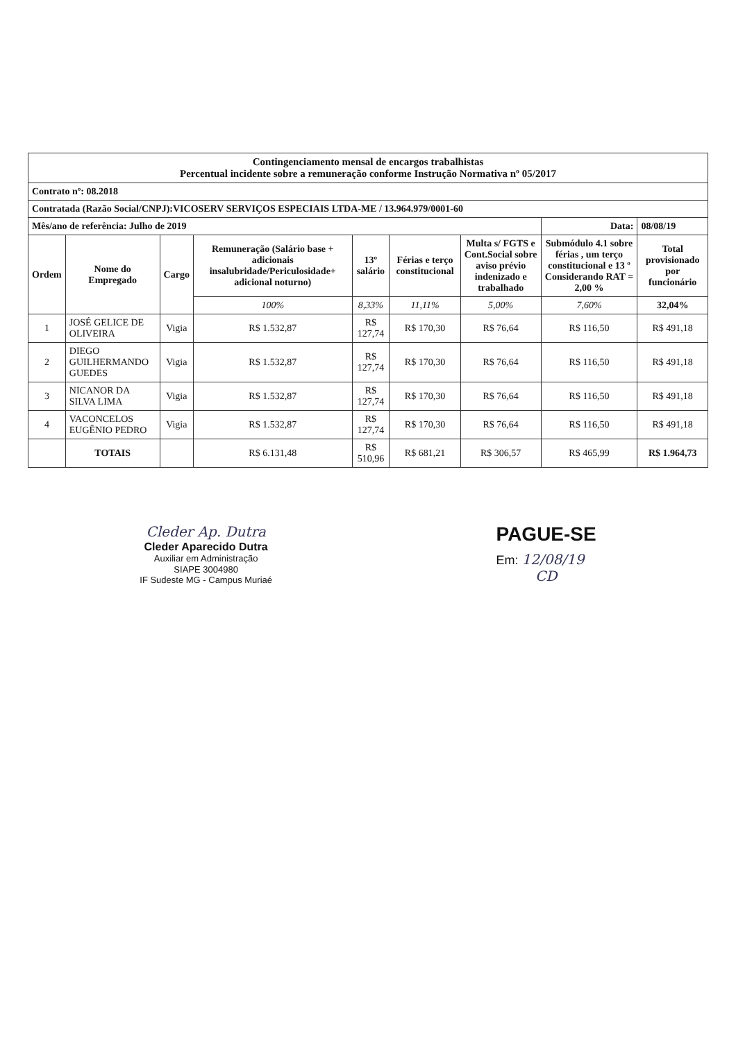| Contingenciamento mensal de encargos trabalhistas Percentual incidente sobre a remuneração conforme Instrução Normativa nº 05/2017 | | | | | | | | |
| Contrato nº: 08.2018 | | | | | | | | |
| Contratada (Razão Social/CNPJ):VICOSERV SERVIÇOS ESPECIAIS LTDA-ME / 13.964.979/0001-60 | | | | | | | | |
| Mês/ano de referência: Julho de 2019 | | | | | | | Data: | 08/08/19 |
| Ordem | Nome do Empregado | Cargo | Remuneração (Salário base + adicionais insalubridade/Periculosidade+ adicional noturno) | 13º salário | Férias e terço constitucional | Multa s/ FGTS e Cont.Social sobre aviso prévio indenizado e trabalhado | Submódulo 4.1 sobre férias , um terço constitucional e 13 º Considerando RAT = 2,00 % | Total provisionado por funcionário |
| | | | 100% | 8,33% | 11,11% | 5,00% | 7,60% | 32,04% |
| 1 | JOSÉ GELICE DE OLIVEIRA | Vigia | R$ 1.532,87 | R$ 127,74 | R$ 170,30 | R$ 76,64 | R$ 116,50 | R$ 491,18 |
| 2 | DIEGO GUILHERMANDO GUEDES | Vigia | R$ 1.532,87 | R$ 127,74 | R$ 170,30 | R$ 76,64 | R$ 116,50 | R$ 491,18 |
| 3 | NICANOR DA SILVA LIMA | Vigia | R$ 1.532,87 | R$ 127,74 | R$ 170,30 | R$ 76,64 | R$ 116,50 | R$ 491,18 |
| 4 | VACONCELOS EUGÊNIO PEDRO | Vigia | R$ 1.532,87 | R$ 127,74 | R$ 170,30 | R$ 76,64 | R$ 116,50 | R$ 491,18 |
| | TOTAIS | | R$ 6.131,48 | R$ 510,96 | R$ 681,21 | R$ 306,57 | R$ 465,99 | R$ 1.964,73 |
Cleder Ap. Dutra
Cleder Aparecido Dutra
Auxiliar em Administração
SIAPE 3004980
IF Sudeste MG - Campus Muriaé
PAGUE-SE
Em: 12/08/19
CD